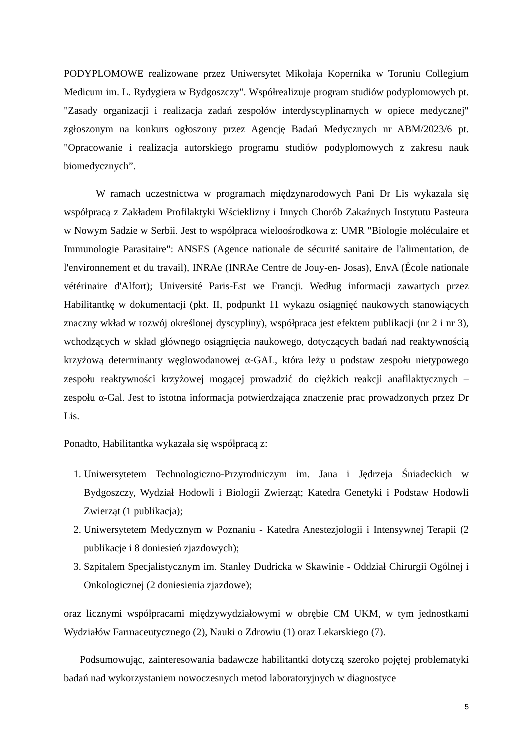PODYPLOMOWE realizowane przez Uniwersytet Mikołaja Kopernika w Toruniu Collegium Medicum im. L. Rydygiera w Bydgoszczy". Współrealizuje program studiów podyplomowych pt. "Zasady organizacji i realizacja zadań zespołów interdyscyplinarnych w opiece medycznej" zgłoszonym na konkurs ogłoszony przez Agencję Badań Medycznych nr ABM/2023/6 pt. "Opracowanie i realizacja autorskiego programu studiów podyplomowych z zakresu nauk biomedycznych”.
W ramach uczestnictwa w programach międzynarodowych Pani Dr Lis wykazała się współpracą z Zakładem Profilaktyki Wścieklizny i Innych Chorób Zakaźnych Instytutu Pasteura w Nowym Sadzie w Serbii. Jest to współpraca wieloośrodkowa z: UMR "Biologie moléculaire et Immunologie Parasitaire": ANSES (Agence nationale de sécurité sanitaire de l'alimentation, de l'environnement et du travail), INRAe (INRAe Centre de Jouy-en- Josas), EnvA (École nationale vétérinaire d'Alfort); Université Paris-Est we Francji. Według informacji zawartych przez Habilitantkę w dokumentacji (pkt. II, podpunkt 11 wykazu osiągnięć naukowych stanowiących znaczny wkład w rozwój określonej dyscypliny), współpraca jest efektem publikacji (nr 2 i nr 3), wchodzących w skład głównego osiągnięcia naukowego, dotyczących badań nad reaktywnością krzyżową determinanty węglowodanowej α-GAL, która leży u podstaw zespołu nietypowego zespołu reaktywności krzyżowej mogącej prowadzić do ciężkich reakcji anafilaktycznych – zespołu α-Gal. Jest to istotna informacja potwierdzająca znaczenie prac prowadzonych przez Dr Lis.
Ponadto, Habilitantka wykazała się współpracą z:
1. Uniwersytetem Technologiczno-Przyrodniczym im. Jana i Jędrzeja Śniadeckich w Bydgoszczy, Wydział Hodowli i Biologii Zwierząt; Katedra Genetyki i Podstaw Hodowli Zwierząt (1 publikacja);
2. Uniwersytetem Medycznym w Poznaniu - Katedra Anestezjologii i Intensywnej Terapii (2 publikacje i 8 doniesień zjazdowych);
3. Szpitalem Specjalistycznym im. Stanley Dudricka w Skawinie - Oddział Chirurgii Ogólnej i Onkologicznej (2 doniesienia zjazdowe);
oraz licznymi współpracami międzywydziałowymi w obrębie CM UKM, w tym jednostkami Wydziałów Farmaceutycznego (2), Nauki o Zdrowiu (1) oraz Lekarskiego (7).
Podsumowując, zainteresowania badawcze habilitantki dotyczą szeroko pojętej problematyki badań nad wykorzystaniem nowoczesnych metod laboratoryjnych w diagnostyce
5